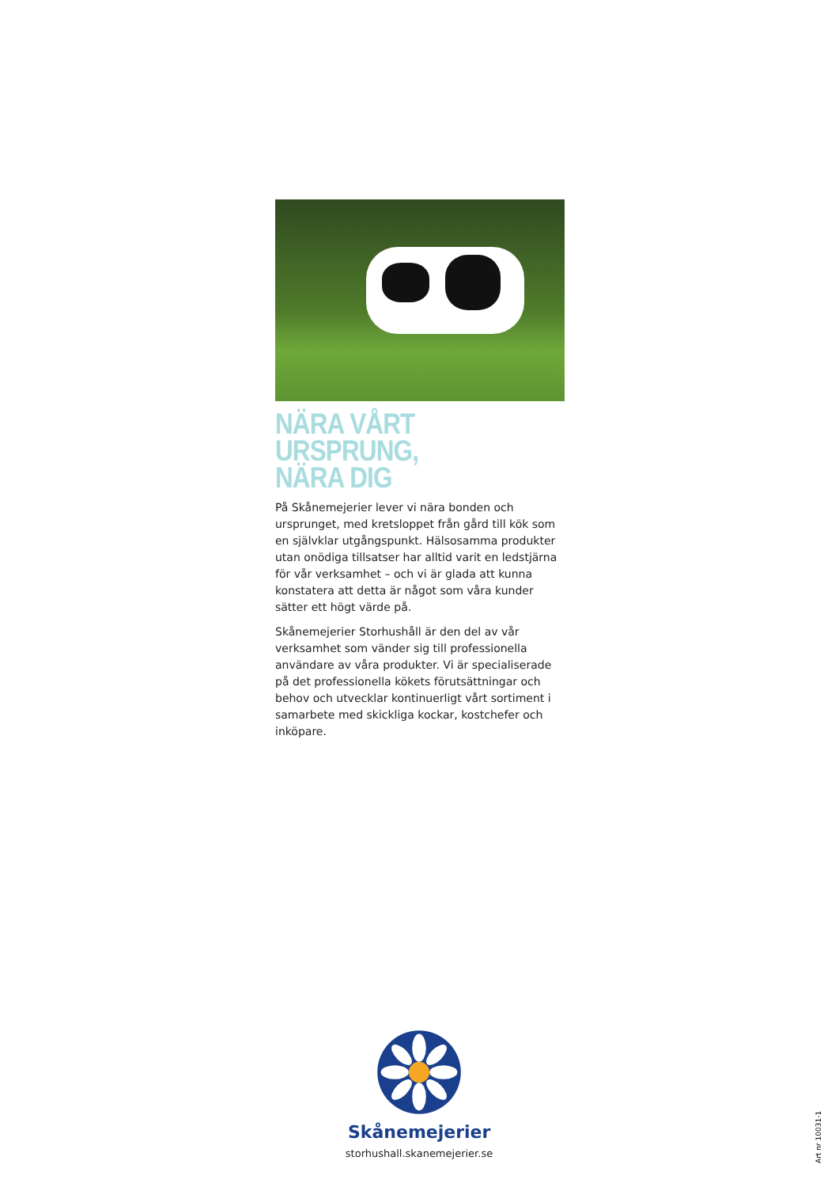NÄRA VÅRT URSPRUNG,
NÄRA DIG
På Skånemejerier lever vi nära bonden och ursprunget, med kretsloppet från gård till kök som en självklar utgångspunkt. Hälsosamma produkter utan onödiga tillsatser har alltid varit en ledstjärna för vår verksam­het – och vi är glada att kunna konstatera att detta är något som våra kunder sätter ett högt värde på.
Skånemejerier Storhushåll är den del av vår verksam­het som vänder sig till professionella användare av våra produkter. Vi är specialiserade på det profession­ella kökets förutsättningar och behov och utvecklar kontinuerligt vårt sortiment i samarbete med skickliga kockar, kostchefer och inköpare.
Skånemejerier
storhushall.skanemejerier.se
Art nr 10031-1